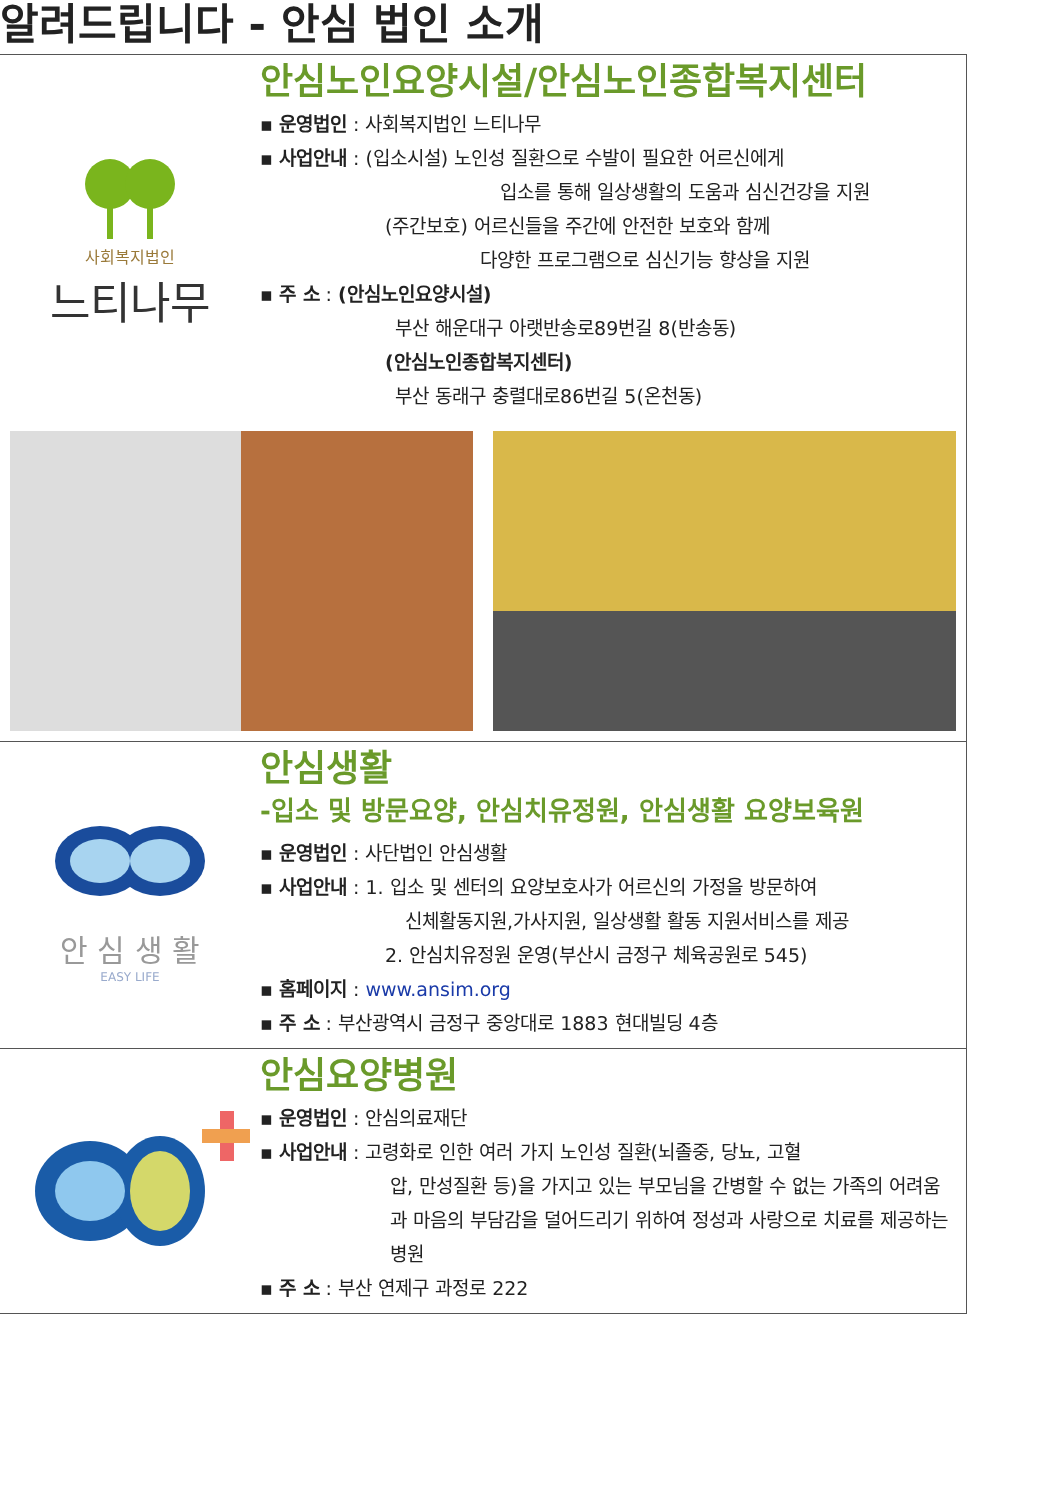알려드립니다 - 안심 법인 소개
사회복지법인
느티나무
안심노인요양시설/안심노인종합복지센터
▪ 운영법인 : 사회복지법인 느티나무
▪ 사업안내 : (입소시설) 노인성 질환으로 수발이 필요한 어르신에게
입소를 통해 일상생활의 도움과 심신건강을 지원
(주간보호) 어르신들을 주간에 안전한 보호와 함께
다양한 프로그램으로 심신기능 향상을 지원
▪ 주 소 : (안심노인요양시설)
부산 해운대구 아랫반송로89번길 8(반송동)
(안심노인종합복지센터)
부산 동래구 충렬대로86번길 5(온천동)
안 심 생 활
EASY LIFE
안심생활
-입소 및 방문요양, 안심치유정원, 안심생활 요양보육원
▪ 운영법인 : 사단법인 안심생활
▪ 사업안내 : 1. 입소 및 센터의 요양보호사가 어르신의 가정을 방문하여
신체활동지원,가사지원, 일상생활 활동 지원서비스를 제공
2. 안심치유정원 운영(부산시 금정구 체육공원로 545)
▪ 홈페이지 : www.ansim.org
▪ 주 소 : 부산광역시 금정구 중앙대로 1883 현대빌딩 4층
안심요양병원
▪ 운영법인 : 안심의료재단
▪ 사업안내 : 고령화로 인한 여러 가지 노인성 질환(뇌졸중, 당뇨, 고혈
압, 만성질환 등)을 가지고 있는 부모님을 간병할 수 없는 가족의 어려움과 마음의 부담감을 덜어드리기 위하여 정성과 사랑으로 치료를 제공하는 병원
▪ 주 소 : 부산 연제구 과정로 222